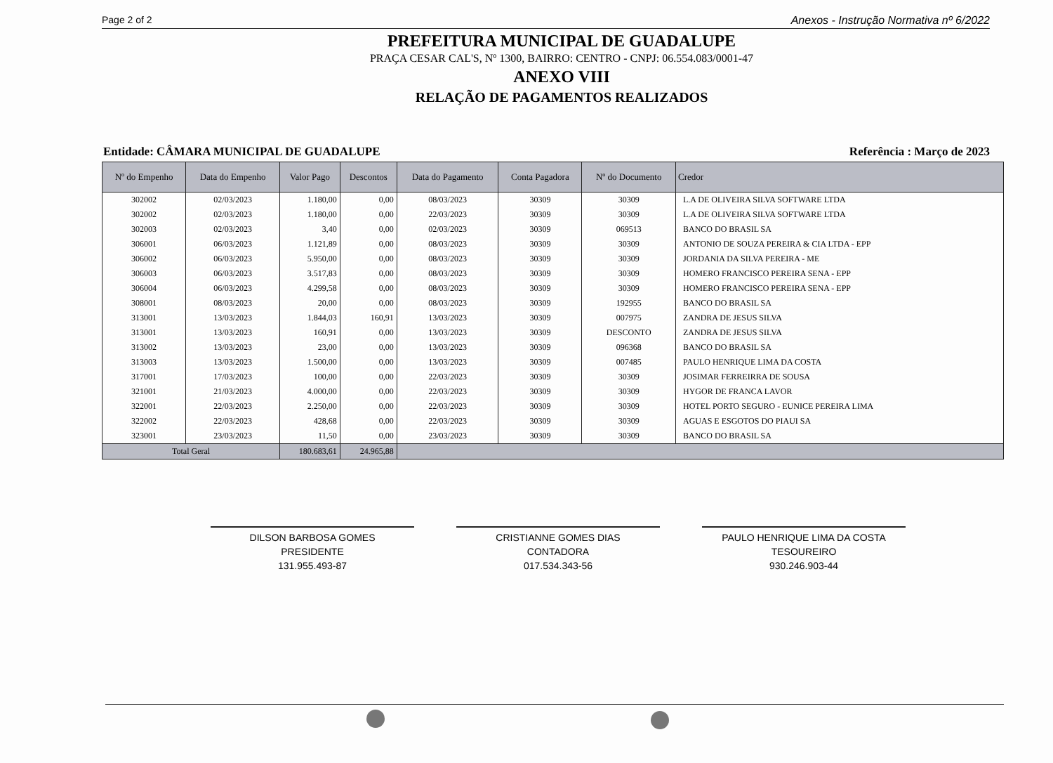Page 2 of 2 Anexos - Instrução Normativa nº 6/2022
PREFEITURA MUNICIPAL DE GUADALUPE
PRAÇA CESAR CAL'S, Nº 1300, BAIRRO: CENTRO - CNPJ: 06.554.083/0001-47
ANEXO VIII
RELAÇÃO DE PAGAMENTOS REALIZADOS
Entidade: CÂMARA MUNICIPAL DE GUADALUPE Referência : Março de 2023
| Nº do Empenho | Data do Empenho | Valor Pago | Descontos | Data do Pagamento | Conta Pagadora | Nº do Documento | Credor |
| --- | --- | --- | --- | --- | --- | --- | --- |
| 302002 | 02/03/2023 | 1.180,00 | 0,00 | 08/03/2023 | 30309 | 30309 | L.A DE OLIVEIRA SILVA SOFTWARE LTDA |
| 302002 | 02/03/2023 | 1.180,00 | 0,00 | 22/03/2023 | 30309 | 30309 | L.A DE OLIVEIRA SILVA SOFTWARE LTDA |
| 302003 | 02/03/2023 | 3,40 | 0,00 | 02/03/2023 | 30309 | 069513 | BANCO DO BRASIL SA |
| 306001 | 06/03/2023 | 1.121,89 | 0,00 | 08/03/2023 | 30309 | 30309 | ANTONIO DE SOUZA PEREIRA & CIA LTDA - EPP |
| 306002 | 06/03/2023 | 5.950,00 | 0,00 | 08/03/2023 | 30309 | 30309 | JORDANIA DA SILVA PEREIRA - ME |
| 306003 | 06/03/2023 | 3.517,83 | 0,00 | 08/03/2023 | 30309 | 30309 | HOMERO FRANCISCO PEREIRA SENA - EPP |
| 306004 | 06/03/2023 | 4.299,58 | 0,00 | 08/03/2023 | 30309 | 30309 | HOMERO FRANCISCO PEREIRA SENA - EPP |
| 308001 | 08/03/2023 | 20,00 | 0,00 | 08/03/2023 | 30309 | 192955 | BANCO DO BRASIL SA |
| 313001 | 13/03/2023 | 1.844,03 | 160,91 | 13/03/2023 | 30309 | 007975 | ZANDRA DE JESUS SILVA |
| 313001 | 13/03/2023 | 160,91 | 0,00 | 13/03/2023 | 30309 | DESCONTO | ZANDRA DE JESUS SILVA |
| 313002 | 13/03/2023 | 23,00 | 0,00 | 13/03/2023 | 30309 | 096368 | BANCO DO BRASIL SA |
| 313003 | 13/03/2023 | 1.500,00 | 0,00 | 13/03/2023 | 30309 | 007485 | PAULO HENRIQUE LIMA DA COSTA |
| 317001 | 17/03/2023 | 100,00 | 0,00 | 22/03/2023 | 30309 | 30309 | JOSIMAR FERREIRRA DE SOUSA |
| 321001 | 21/03/2023 | 4.000,00 | 0,00 | 22/03/2023 | 30309 | 30309 | HYGOR DE FRANCA LAVOR |
| 322001 | 22/03/2023 | 2.250,00 | 0,00 | 22/03/2023 | 30309 | 30309 | HOTEL PORTO SEGURO - EUNICE PEREIRA LIMA |
| 322002 | 22/03/2023 | 428,68 | 0,00 | 22/03/2023 | 30309 | 30309 | AGUAS E ESGOTOS DO PIAUI SA |
| 323001 | 23/03/2023 | 11,50 | 0,00 | 23/03/2023 | 30309 | 30309 | BANCO DO BRASIL SA |
| Total Geral | | 180.683,61 | 24.965,88 | | | | |
DILSON BARBOSA GOMES
PRESIDENTE
131.955.493-87
CRISTIANNE GOMES DIAS
CONTADORA
017.534.343-56
PAULO HENRIQUE LIMA DA COSTA
TESOUREIRO
930.246.903-44